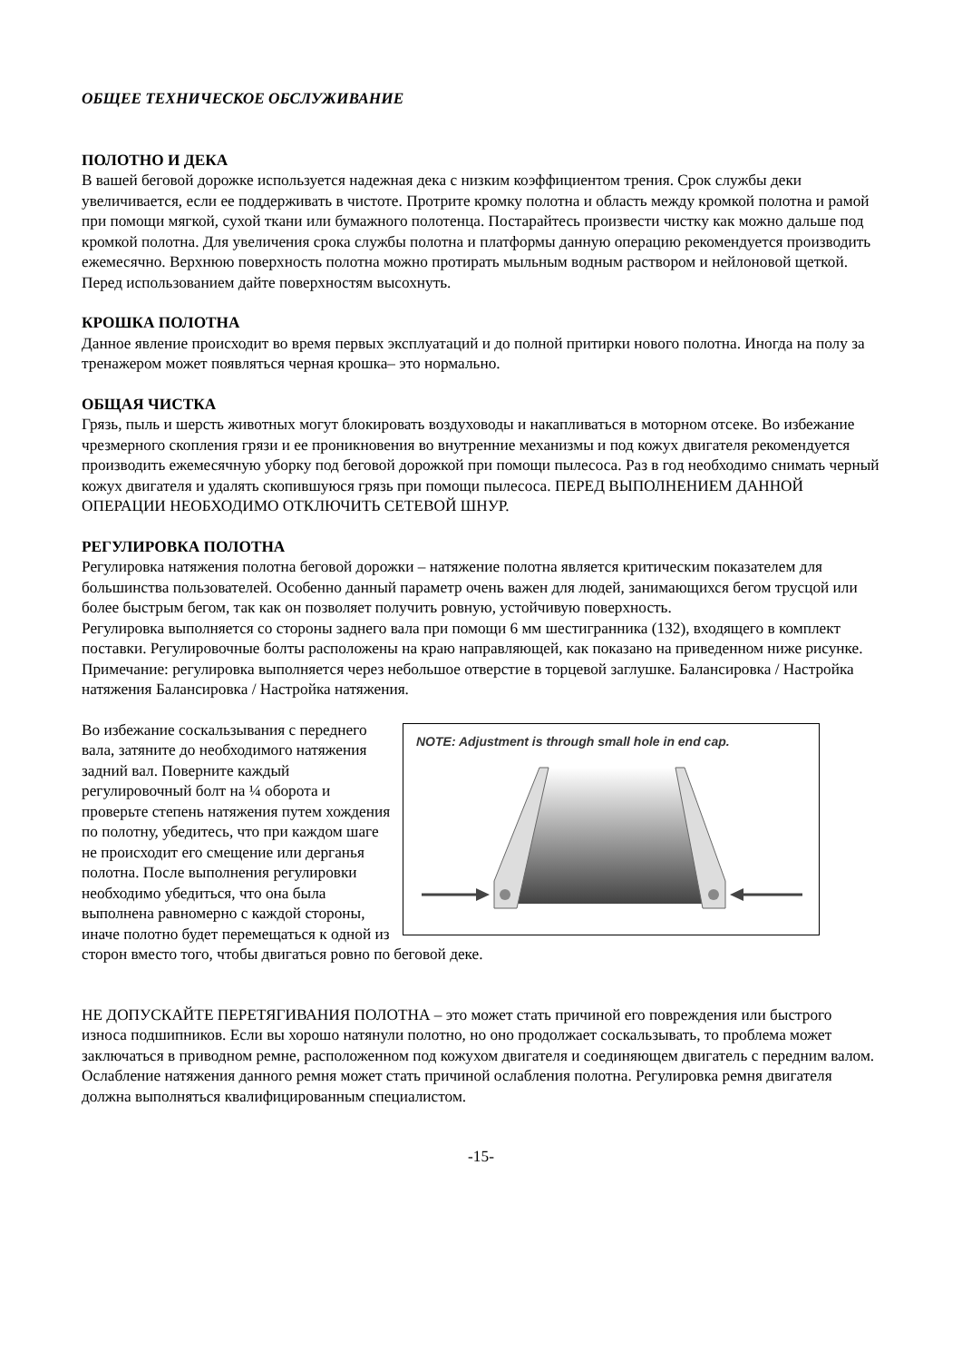ОБЩЕЕ ТЕХНИЧЕСКОЕ ОБСЛУЖИВАНИЕ
ПОЛОТНО И ДЕКА
В вашей беговой дорожке используется надежная дека с низким коэффициентом трения. Срок службы деки увеличивается, если ее поддерживать в чистоте. Протрите кромку полотна и область между кромкой полотна и рамой при помощи мягкой, сухой ткани или бумажного полотенца. Постарайтесь произвести чистку как можно дальше под кромкой полотна. Для увеличения срока службы полотна и платформы данную операцию рекомендуется производить ежемесячно. Верхнюю поверхность полотна можно протирать мыльным водным раствором и нейлоновой щеткой. Перед использованием дайте поверхностям высохнуть.
КРОШКА ПОЛОТНА
Данное явление происходит во время первых эксплуатаций и до полной притирки нового полотна. Иногда на полу за тренажером может появляться черная крошка– это нормально.
ОБЩАЯ ЧИСТКА
Грязь, пыль и шерсть животных могут блокировать воздуховоды и накапливаться в моторном отсеке. Во избежание чрезмерного скопления грязи и ее проникновения во внутренние механизмы и под кожух двигателя рекомендуется производить ежемесячную уборку под беговой дорожкой при помощи пылесоса. Раз в год необходимо снимать черный кожух двигателя и удалять скопившуюся грязь при помощи пылесоса. ПЕРЕД ВЫПОЛНЕНИЕМ ДАННОЙ ОПЕРАЦИИ НЕОБХОДИМО ОТКЛЮЧИТЬ СЕТЕВОЙ ШНУР.
РЕГУЛИРОВКА ПОЛОТНА
Регулировка натяжения полотна беговой дорожки – натяжение полотна является критическим показателем для большинства пользователей. Особенно данный параметр очень важен для людей, занимающихся бегом трусцой или более быстрым бегом, так как он позволяет получить ровную, устойчивую поверхность.
Регулировка выполняется со стороны заднего вала при помощи 6 мм шестигранника (132), входящего в комплект поставки. Регулировочные болты расположены на краю направляющей, как показано на приведенном ниже рисунке.
Примечание: регулировка выполняется через небольшое отверстие в торцевой заглушке. Балансировка / Настройка натяжения Балансировка / Настройка натяжения.
NOTE: Adjustment is through small hole in end cap.
Во избежание соскальзывания с переднего вала, затяните до необходимого натяжения задний вал. Поверните каждый регулировочный болт на ¼ оборота и проверьте степень натяжения путем хождения по полотну, убедитесь, что при каждом шаге не происходит его смещение или дерганья полотна. После выполнения регулировки необходимо убедиться, что она была выполнена равномерно с каждой стороны, иначе полотно будет перемещаться к одной из сторон вместо того, чтобы двигаться ровно по беговой деке.
НЕ ДОПУСКАЙТЕ ПЕРЕТЯГИВАНИЯ ПОЛОТНА – это может стать причиной его повреждения или быстрого износа подшипников. Если вы хорошо натянули полотно, но оно продолжает соскальзывать, то проблема может заключаться в приводном ремне, расположенном под кожухом двигателя и соединяющем двигатель с передним валом. Ослабление натяжения данного ремня может стать причиной ослабления полотна. Регулировка ремня двигателя должна выполняться квалифицированным специалистом.
-15-